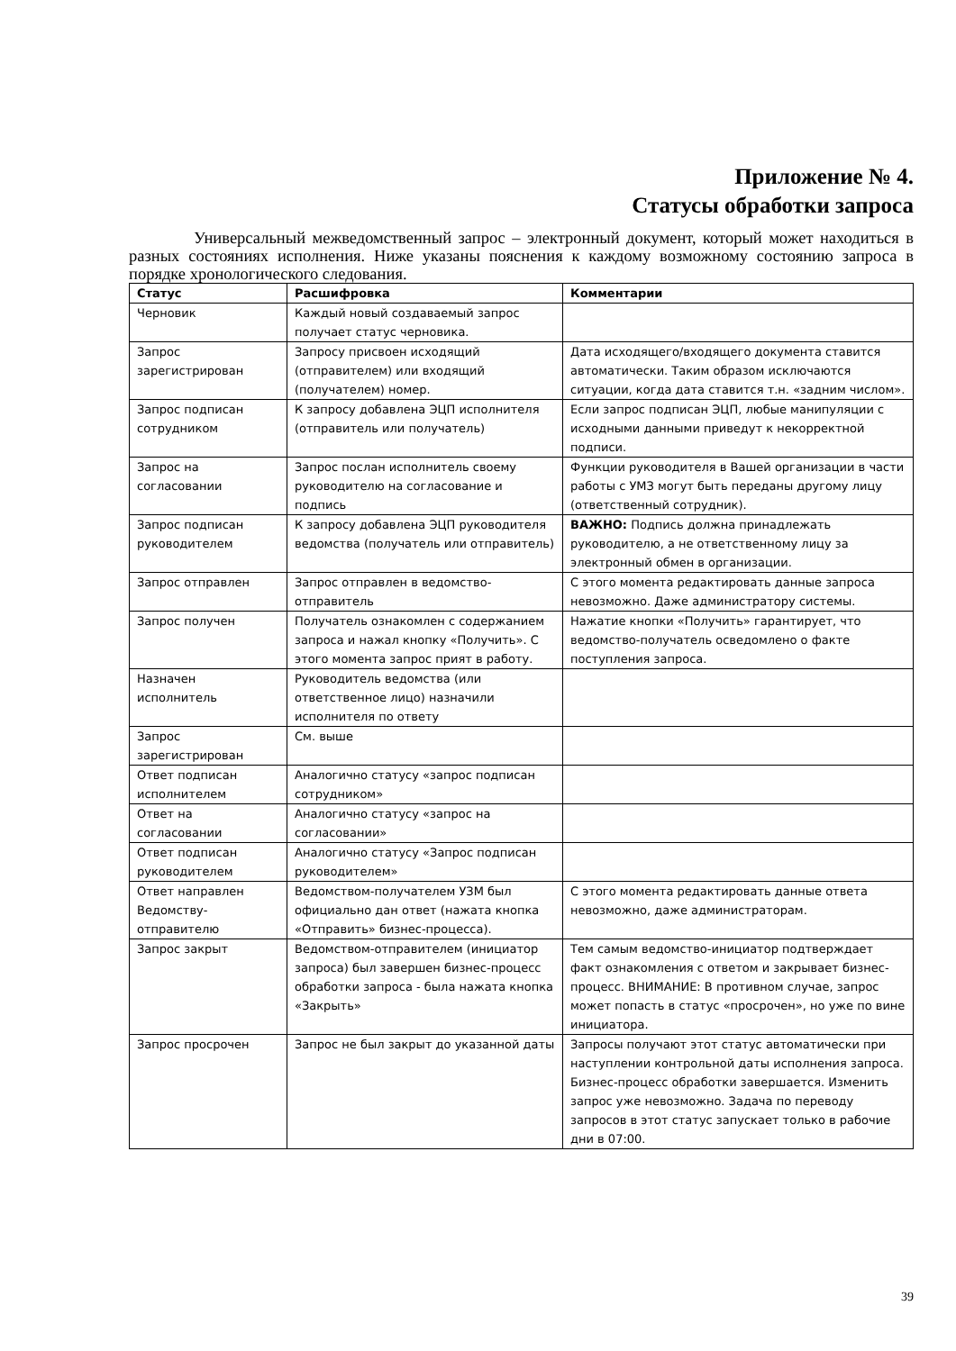Приложение № 4.
Статусы обработки запроса
Универсальный межведомственный запрос – электронный документ, который может находиться в разных состояниях исполнения. Ниже указаны пояснения к каждому возможному состоянию запроса в порядке хронологического следования.
| Статус | Расшифровка | Комментарии |
| --- | --- | --- |
| Черновик | Каждый новый создаваемый запрос получает статус черновика. | |
| Запрос зарегистрирован | Запросу присвоен исходящий (отправителем) или входящий (получателем) номер. | Дата исходящего/входящего документа ставится автоматически. Таким образом исключаются ситуации, когда дата ставится т.н. «задним числом». |
| Запрос подписан сотрудником | К запросу добавлена ЭЦП исполнителя (отправитель или получатель) | Если запрос подписан ЭЦП, любые манипуляции с исходными данными приведут к некорректной подписи. |
| Запрос на согласовании | Запрос послан исполнитель своему руководителю на согласование и подпись | Функции руководителя в Вашей организации в части работы с УМЗ могут быть переданы другому лицу (ответственный сотрудник). |
| Запрос подписан руководителем | К запросу добавлена ЭЦП руководителя ведомства (получатель или отправитель) | ВАЖНО: Подпись должна принадлежать руководителю, а не ответственному лицу за электронный обмен в организации. |
| Запрос отправлен | Запрос отправлен в ведомство-отправитель | С этого момента редактировать данные запроса невозможно. Даже администратору системы. |
| Запрос получен | Получатель ознакомлен с содержанием запроса и нажал кнопку «Получить». С этого момента запрос прият в работу. | Нажатие кнопки «Получить» гарантирует, что ведомство-получатель осведомлено о факте поступления запроса. |
| Назначен исполнитель | Руководитель ведомства (или ответственное лицо) назначили исполнителя по ответу | |
| Запрос зарегистрирован | См. выше | |
| Ответ подписан исполнителем | Аналогично статусу «запрос подписан сотрудником» | |
| Ответ на согласовании | Аналогично статусу «запрос на согласовании» | |
| Ответ подписан руководителем | Аналогично статусу «Запрос подписан руководителем» | |
| Ответ направлен Ведомству-отправителю | Ведомством-получателем УЗМ был официально дан ответ (нажата кнопка «Отправить» бизнес-процесса). | С этого момента редактировать данные ответа невозможно, даже администраторам. |
| Запрос закрыт | Ведомством-отправителем (инициатор запроса) был завершен бизнес-процесс обработки запроса - была нажата кнопка «Закрыть» | Тем самым ведомство-инициатор подтверждает факт ознакомления с ответом и закрывает бизнес-процесс. ВНИМАНИЕ: В противном случае, запрос может попасть в статус «просрочен», но уже по вине инициатора. |
| Запрос просрочен | Запрос не был закрыт до указанной даты | Запросы получают этот статус автоматически при наступлении контрольной даты исполнения запроса. Бизнес-процесс обработки завершается. Изменить запрос уже невозможно. Задача по переводу запросов в этот статус запускает только в рабочие дни в 07:00. |
39